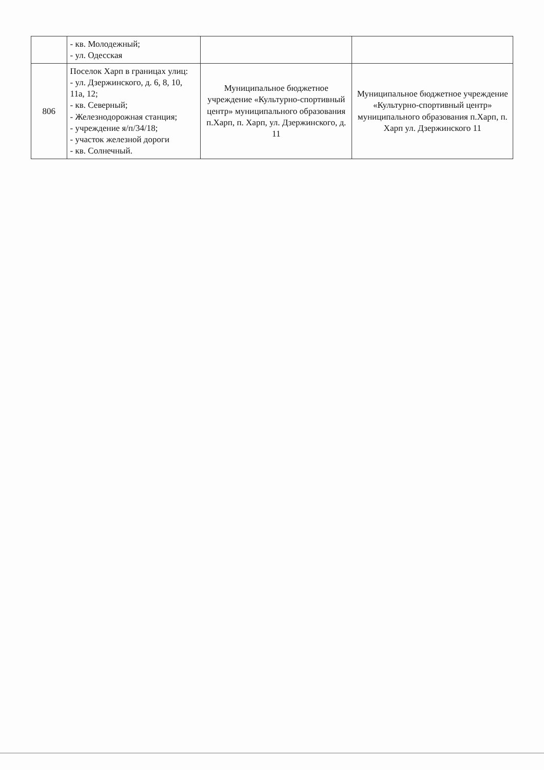| | - кв. Молодежный; - ул. Одесская | | |
| 806 | Поселок Харп в границах улиц: - ул. Дзержинского, д. 6, 8, 10, 11а, 12; - кв. Северный; - Железнодорожная станция; - учреждение я/п/34/18; - участок железной дороги - кв. Солнечный. | Муниципальное бюджетное учреждение «Культурно-спортивный центр» муниципального образования п.Харп, п. Харп, ул. Дзержинского, д. 11 | Муниципальное бюджетное учреждение «Культурно-спортивный центр» муниципального образования п.Харп, п. Харп ул. Дзержинского 11 |